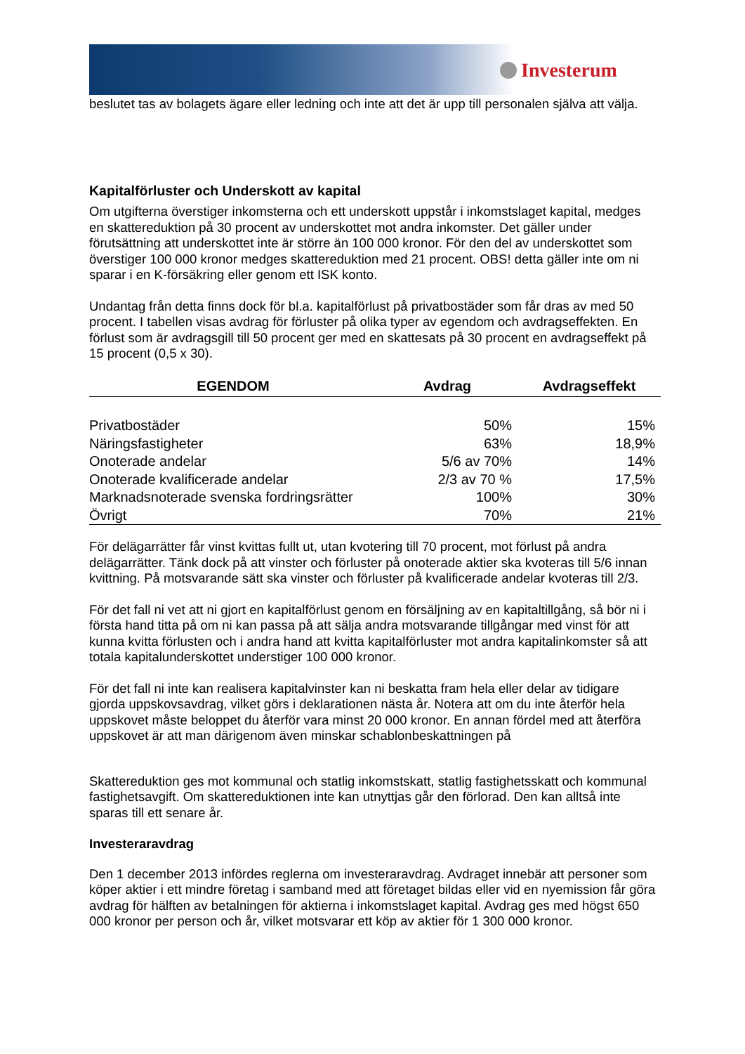Investerum
beslutet tas av bolagets ägare eller ledning och inte att det är upp till personalen själva att välja.
Kapitalförluster och Underskott av kapital
Om utgifterna överstiger inkomsterna och ett underskott uppstår i inkomstslaget kapital, medges en skattereduktion på 30 procent av underskottet mot andra inkomster. Det gäller under förutsättning att underskottet inte är större än 100 000 kronor. För den del av underskottet som överstiger 100 000 kronor medges skattereduktion med 21 procent. OBS! detta gäller inte om ni sparar i en K-försäkring eller genom ett ISK konto.
Undantag från detta finns dock för bl.a. kapitalförlust på privatbostäder som får dras av med 50 procent. I tabellen visas avdrag för förluster på olika typer av egendom och avdragseffekten. En förlust som är avdragsgill till 50 procent ger med en skattesats på 30 procent en avdragseffekt på 15 procent (0,5 x 30).
| EGENDOM | Avdrag | Avdragseffekt |
| --- | --- | --- |
| Privatbostäder | 50% | 15% |
| Näringsfastigheter | 63% | 18,9% |
| Onoterade andelar | 5/6 av 70% | 14% |
| Onoterade kvalificerade andelar | 2/3 av 70 % | 17,5% |
| Marknadsnoterade svenska fordringsrätter | 100% | 30% |
| Övrigt | 70% | 21% |
För delägarrätter får vinst kvittas fullt ut, utan kvotering till 70 procent, mot förlust på andra delägarrätter. Tänk dock på att vinster och förluster på onoterade aktier ska kvoteras till 5/6 innan kvittning. På motsvarande sätt ska vinster och förluster på kvalificerade andelar kvoteras till 2/3.
För det fall ni vet att ni gjort en kapitalförlust genom en försäljning av en kapitaltillgång, så bör ni i första hand titta på om ni kan passa på att sälja andra motsvarande tillgångar med vinst för att kunna kvitta förlusten och i andra hand att kvitta kapitalförluster mot andra kapitalinkomster så att totala kapitalunderskottet understiger 100 000 kronor.
För det fall ni inte kan realisera kapitalvinster kan ni beskatta fram hela eller delar av tidigare gjorda uppskovsavdrag, vilket görs i deklarationen nästa år. Notera att om du inte återför hela uppskovet måste beloppet du återför vara minst 20 000 kronor. En annan fördel med att återföra uppskovet är att man därigenom även minskar schablonbeskattningen på
Skattereduktion ges mot kommunal och statlig inkomstskatt, statlig fastighetsskatt och kommunal fastighetsavgift. Om skattereduktionen inte kan utnyttjas går den förlorad. Den kan alltså inte sparas till ett senare år.
Investeraravdrag
Den 1 december 2013 infördes reglerna om investeraravdrag. Avdraget innebär att personer som köper aktier i ett mindre företag i samband med att företaget bildas eller vid en nyemission får göra avdrag för hälften av betalningen för aktierna i inkomstslaget kapital. Avdrag ges med högst 650 000 kronor per person och år, vilket motsvarar ett köp av aktier för 1 300 000 kronor.